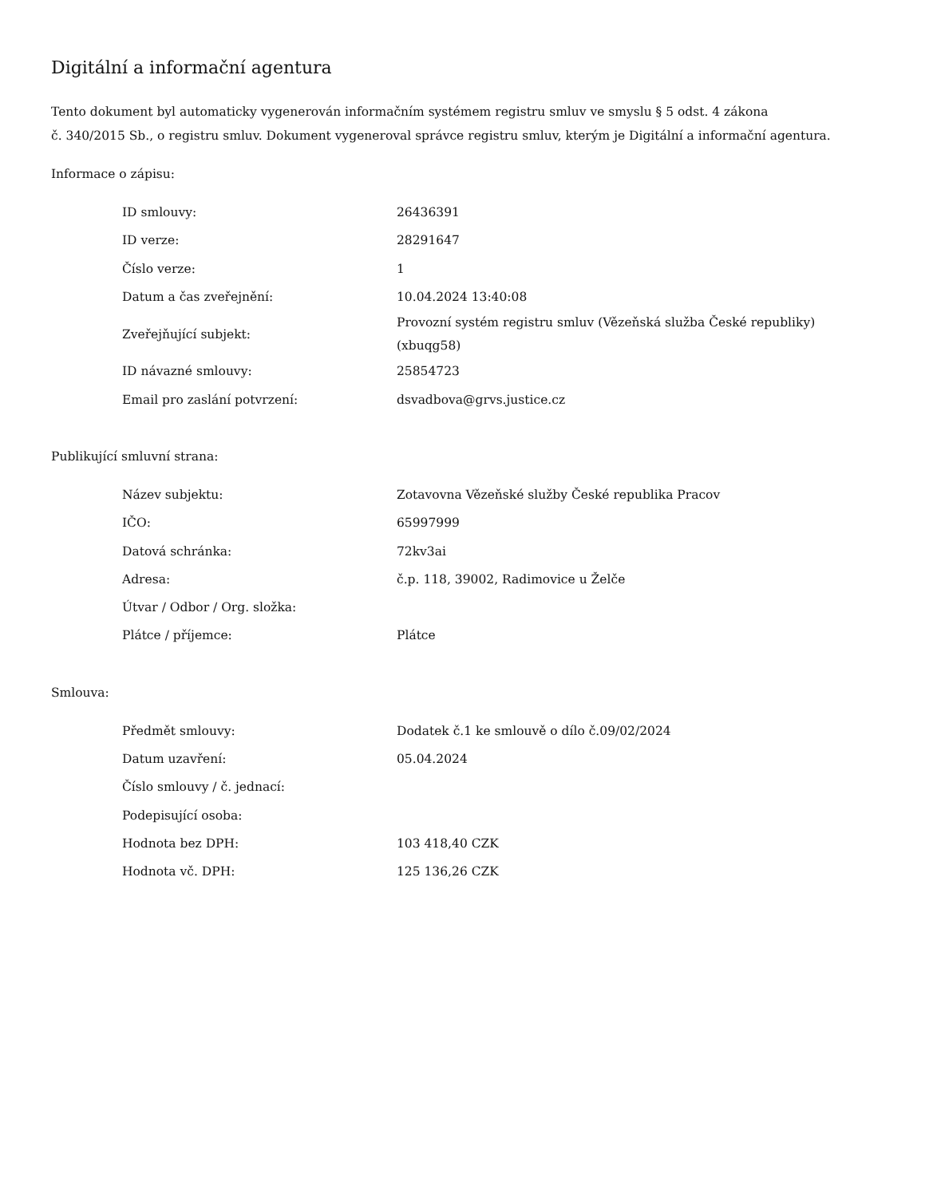Digitální a informační agentura
Tento dokument byl automaticky vygenerován informačním systémem registru smluv ve smyslu § 5 odst. 4 zákona
č. 340/2015 Sb., o registru smluv. Dokument vygeneroval správce registru smluv, kterým je Digitální a informační agentura.
Informace o zápisu:
| ID smlouvy: | 26436391 |
| ID verze: | 28291647 |
| Číslo verze: | 1 |
| Datum a čas zveřejnění: | 10.04.2024 13:40:08 |
| Zveřejňující subjekt: | Provozní systém registru smluv (Vězeňská služba České republiky) (xbuqg58) |
| ID návazné smlouvy: | 25854723 |
| Email pro zaslání potvrzení: | dsvadbova@grvs.justice.cz |
Publikující smluvní strana:
| Název subjektu: | Zotavovna Vězeňské služby České republika Pracov |
| IČO: | 65997999 |
| Datová schránka: | 72kv3ai |
| Adresa: | č.p. 118, 39002, Radimovice u Želče |
| Útvar / Odbor / Org. složka: | |
| Plátce / příjemce: | Plátce |
Smlouva:
| Předmět smlouvy: | Dodatek č.1 ke smlouvě o dílo č.09/02/2024 |
| Datum uzavření: | 05.04.2024 |
| Číslo smlouvy / č. jednací: | |
| Podepisující osoba: | |
| Hodnota bez DPH: | 103 418,40 CZK |
| Hodnota vč. DPH: | 125 136,26 CZK |